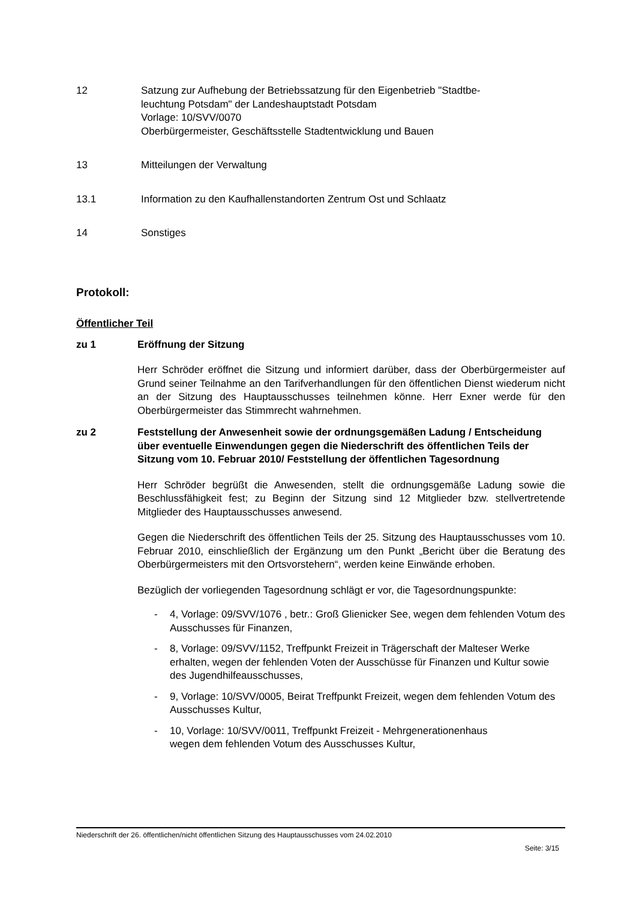12 Satzung zur Aufhebung der Betriebssatzung für den Eigenbetrieb "Stadtbe-
leuchtung Potsdam" der Landeshauptstadt Potsdam
Vorlage: 10/SVV/0070
Oberbürgermeister, Geschäftsstelle Stadtentwicklung und Bauen
13 Mitteilungen der Verwaltung
13.1 Information zu den Kaufhallenstandorten Zentrum Ost und Schlaatz
14 Sonstiges
Protokoll:
Öffentlicher Teil
zu 1 Eröffnung der Sitzung
Herr Schröder eröffnet die Sitzung und informiert darüber, dass der Oberbürgermeister auf Grund seiner Teilnahme an den Tarifverhandlungen für den öffentlichen Dienst wiederum nicht an der Sitzung des Hauptausschusses teilnehmen könne. Herr Exner werde für den Oberbürgermeister das Stimmrecht wahrnehmen.
zu 2 Feststellung der Anwesenheit sowie der ordnungsgemäßen Ladung / Entscheidung über eventuelle Einwendungen gegen die Niederschrift des öffentlichen Teils der Sitzung vom 10. Februar 2010/ Feststellung der öffentlichen Tagesordnung
Herr Schröder begrüßt die Anwesenden, stellt die ordnungsgemäße Ladung sowie die Beschlussfähigkeit fest; zu Beginn der Sitzung sind 12 Mitglieder bzw. stellvertretende Mitglieder des Hauptausschusses anwesend.
Gegen die Niederschrift des öffentlichen Teils der 25. Sitzung des Hauptausschusses vom 10. Februar 2010, einschließlich der Ergänzung um den Punkt „Bericht über die Beratung des Oberbürgermeisters mit den Ortsvorstehern“, werden keine Einwände erhoben.
Bezüglich der vorliegenden Tagesordnung schlägt er vor, die Tagesordnungspunkte:
- 4, Vorlage: 09/SVV/1076 , betr.: Groß Glienicker See, wegen dem fehlenden Votum des Ausschusses für Finanzen,
- 8, Vorlage: 09/SVV/1152, Treffpunkt Freizeit in Trägerschaft der Malteser Werke erhalten, wegen der fehlenden Voten der Ausschüsse für Finanzen und Kultur sowie des Jugendhilfeausschusses,
- 9, Vorlage: 10/SVV/0005, Beirat Treffpunkt Freizeit, wegen dem fehlenden Votum des Ausschusses Kultur,
- 10, Vorlage: 10/SVV/0011, Treffpunkt Freizeit - Mehrgenerationenhaus
wegen dem fehlenden Votum des Ausschusses Kultur,
Niederschrift der 26. öffentlichen/nicht öffentlichen Sitzung des Hauptausschusses vom 24.02.2010
Seite: 3/15